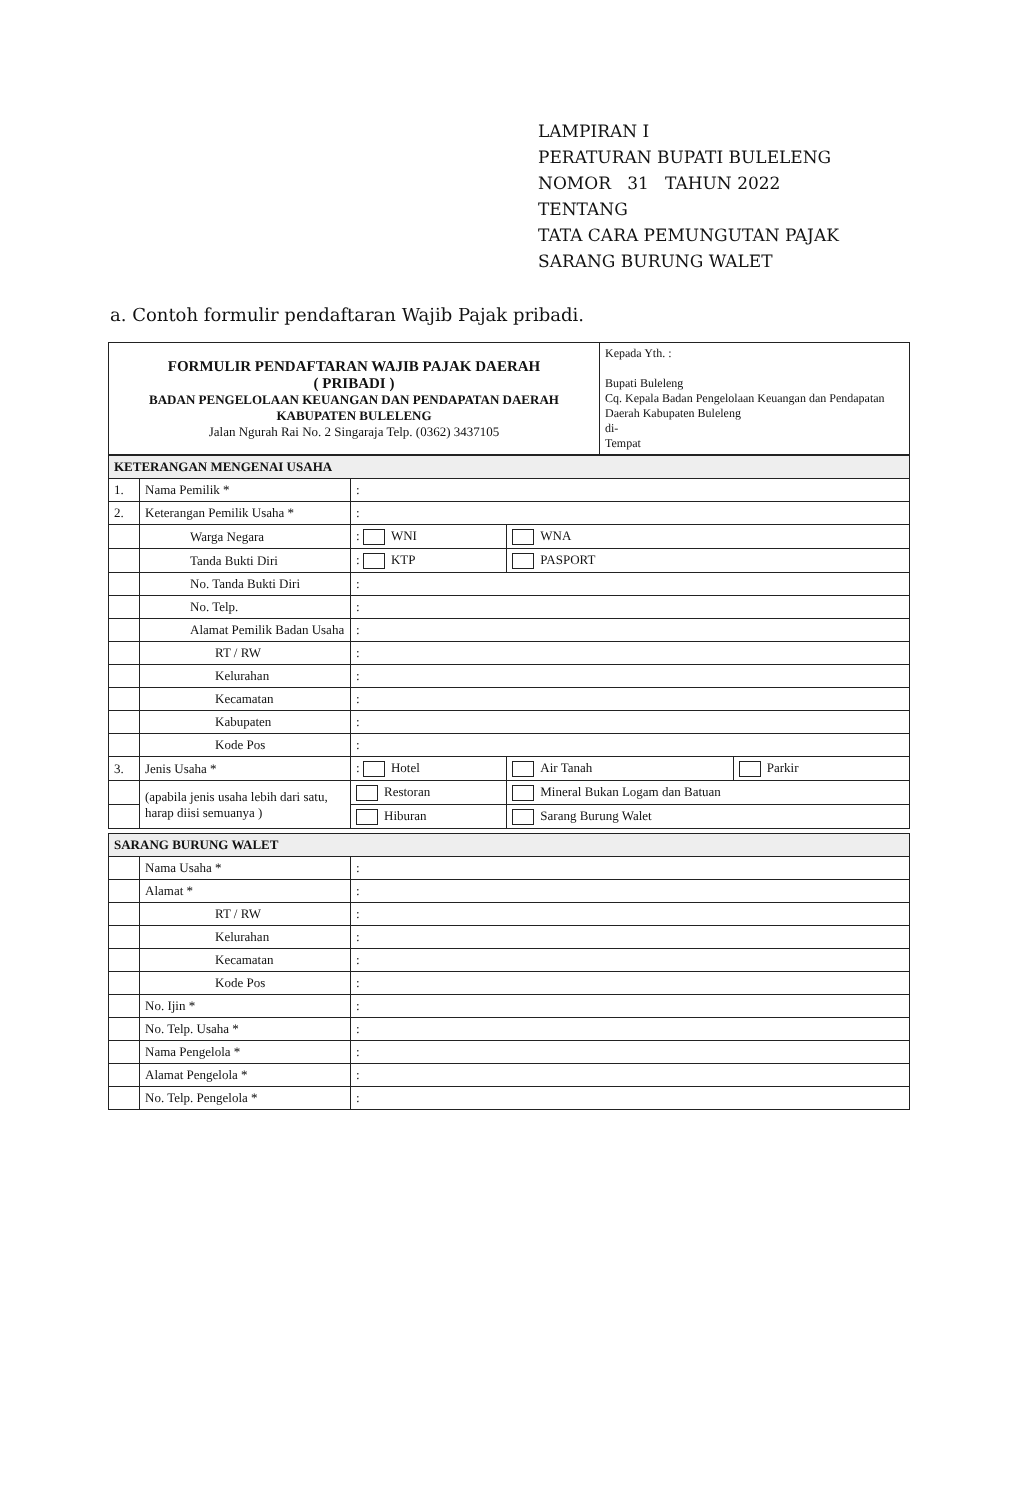LAMPIRAN I
PERATURAN BUPATI BULELENG
NOMOR 31 TAHUN 2022
TENTANG
TATA CARA PEMUNGUTAN PAJAK
SARANG BURUNG WALET
a. Contoh formulir pendaftaran Wajib Pajak pribadi.
| FORMULIR PENDAFTARAN WAJIB PAJAK DAERAH ( PRIBADI ) BADAN PENGELOLAAN KEUANGAN DAN PENDAPATAN DAERAH KABUPATEN BULELENG Jalan Ngurah Rai No. 2 Singaraja Telp. (0362) 3437105 | Kepada Yth. : Bupati Buleleng Cq. Kepala Badan Pengelolaan Keuangan dan Pendapatan Daerah Kabupaten Buleleng di- Tempat |
| KETERANGAN MENGENAI USAHA | | | | |
| 1. | Nama Pemilik * | : | | |
| 2. | Keterangan Pemilik Usaha * | : | | |
| | Warga Negara | : WNI | WNA | |
| | Tanda Bukti Diri | : KTP | PASPORT | |
| | No. Tanda Bukti Diri | : | | |
| | No. Telp. | : | | |
| | Alamat Pemilik Badan Usaha | : | | |
| | RT / RW | : | | |
| | Kelurahan | : | | |
| | Kecamatan | : | | |
| | Kabupaten | : | | |
| | Kode Pos | : | | |
| 3. | Jenis Usaha * | : Hotel | Air Tanah | Parkir |
| | (apabila jenis usaha lebih dari satu, harap diisi semuanya ) | Restoran | Mineral Bukan Logam dan Batuan | |
| | | Hiburan | Sarang Burung Walet | |
| SARANG BURUNG WALET | | |
| | Nama Usaha * | : |
| | Alamat * | : |
| | RT / RW | : |
| | Kelurahan | : |
| | Kecamatan | : |
| | Kode Pos | : |
| | No. Ijin * | : |
| | No. Telp. Usaha * | : |
| | Nama Pengelola * | : |
| | Alamat Pengelola * | : |
| | No. Telp. Pengelola * | : |